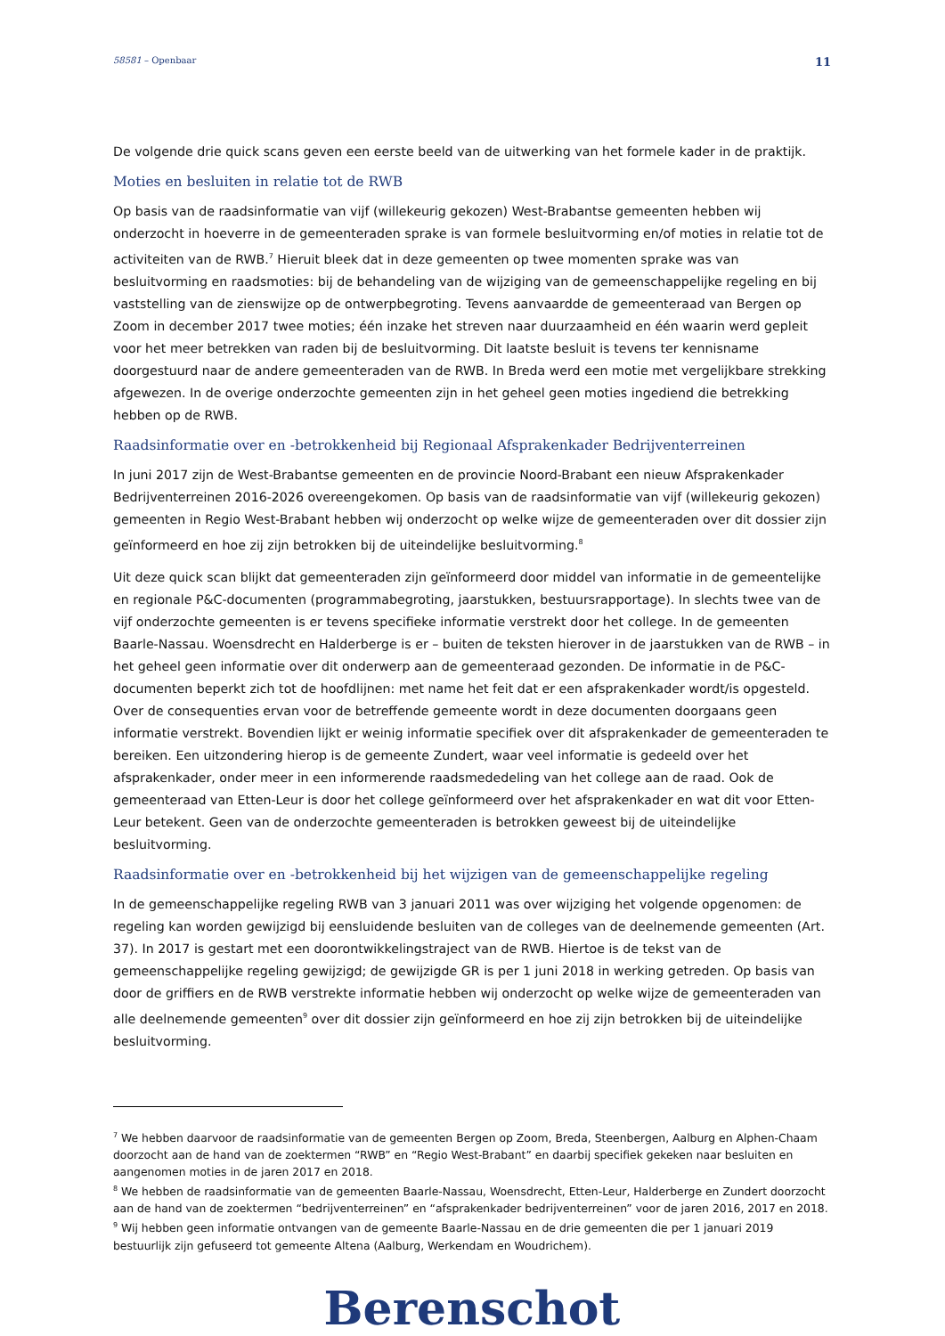58581 – Openbaar 11
De volgende drie quick scans geven een eerste beeld van de uitwerking van het formele kader in de praktijk.
Moties en besluiten in relatie tot de RWB
Op basis van de raadsinformatie van vijf (willekeurig gekozen) West-Brabantse gemeenten hebben wij onderzocht in hoeverre in de gemeenteraden sprake is van formele besluitvorming en/of moties in relatie tot de activiteiten van de RWB.<sup>7</sup> Hieruit bleek dat in deze gemeenten op twee momenten sprake was van besluitvorming en raadsmoties: bij de behandeling van de wijziging van de gemeenschappelijke regeling en bij vaststelling van de zienswijze op de ontwerpbegroting. Tevens aanvaardde de gemeenteraad van Bergen op Zoom in december 2017 twee moties; één inzake het streven naar duurzaamheid en één waarin werd gepleit voor het meer betrekken van raden bij de besluitvorming. Dit laatste besluit is tevens ter kennisname doorgestuurd naar de andere gemeenteraden van de RWB. In Breda werd een motie met vergelijkbare strekking afgewezen. In de overige onderzochte gemeenten zijn in het geheel geen moties ingediend die betrekking hebben op de RWB.
Raadsinformatie over en -betrokkenheid bij Regionaal Afsprakenkader Bedrijventerreinen
In juni 2017 zijn de West-Brabantse gemeenten en de provincie Noord-Brabant een nieuw Afsprakenkader Bedrijventerreinen 2016-2026 overeengekomen. Op basis van de raadsinformatie van vijf (willekeurig gekozen) gemeenten in Regio West-Brabant hebben wij onderzocht op welke wijze de gemeenteraden over dit dossier zijn geïnformeerd en hoe zij zijn betrokken bij de uiteindelijke besluitvorming.<sup>8</sup>
Uit deze quick scan blijkt dat gemeenteraden zijn geïnformeerd door middel van informatie in de gemeentelijke en regionale P&C-documenten (programmabegroting, jaarstukken, bestuursrapportage). In slechts twee van de vijf onderzochte gemeenten is er tevens specifieke informatie verstrekt door het college. In de gemeenten Baarle-Nassau. Woensdrecht en Halderberge is er – buiten de teksten hierover in de jaarstukken van de RWB – in het geheel geen informatie over dit onderwerp aan de gemeenteraad gezonden. De informatie in de P&C-documenten beperkt zich tot de hoofdlijnen: met name het feit dat er een afsprakenkader wordt/is opgesteld. Over de consequenties ervan voor de betreffende gemeente wordt in deze documenten doorgaans geen informatie verstrekt. Bovendien lijkt er weinig informatie specifiek over dit afsprakenkader de gemeenteraden te bereiken. Een uitzondering hierop is de gemeente Zundert, waar veel informatie is gedeeld over het afsprakenkader, onder meer in een informerende raadsmededeling van het college aan de raad. Ook de gemeenteraad van Etten-Leur is door het college geïnformeerd over het afsprakenkader en wat dit voor Etten-Leur betekent. Geen van de onderzochte gemeenteraden is betrokken geweest bij de uiteindelijke besluitvorming.
Raadsinformatie over en -betrokkenheid bij het wijzigen van de gemeenschappelijke regeling
In de gemeenschappelijke regeling RWB van 3 januari 2011 was over wijziging het volgende opgenomen: de regeling kan worden gewijzigd bij eensluidende besluiten van de colleges van de deelnemende gemeenten (Art. 37). In 2017 is gestart met een doorontwikkelingstraject van de RWB. Hiertoe is de tekst van de gemeenschappelijke regeling gewijzigd; de gewijzigde GR is per 1 juni 2018 in werking getreden. Op basis van door de griffiers en de RWB verstrekte informatie hebben wij onderzocht op welke wijze de gemeenteraden van alle deelnemende gemeenten<sup>9</sup> over dit dossier zijn geïnformeerd en hoe zij zijn betrokken bij de uiteindelijke besluitvorming.
<sup>7</sup> We hebben daarvoor de raadsinformatie van de gemeenten Bergen op Zoom, Breda, Steenbergen, Aalburg en Alphen-Chaam doorzocht aan de hand van de zoektermen “RWB” en “Regio West-Brabant” en daarbij specifiek gekeken naar besluiten en aangenomen moties in de jaren 2017 en 2018.
<sup>8</sup> We hebben de raadsinformatie van de gemeenten Baarle-Nassau, Woensdrecht, Etten-Leur, Halderberge en Zundert doorzocht aan de hand van de zoektermen “bedrijventerreinen” en “afsprakenkader bedrijventerreinen” voor de jaren 2016, 2017 en 2018.
<sup>9</sup> Wij hebben geen informatie ontvangen van de gemeente Baarle-Nassau en de drie gemeenten die per 1 januari 2019 bestuurlijk zijn gefuseerd tot gemeente Altena (Aalburg, Werkendam en Woudrichem).
Berenschot